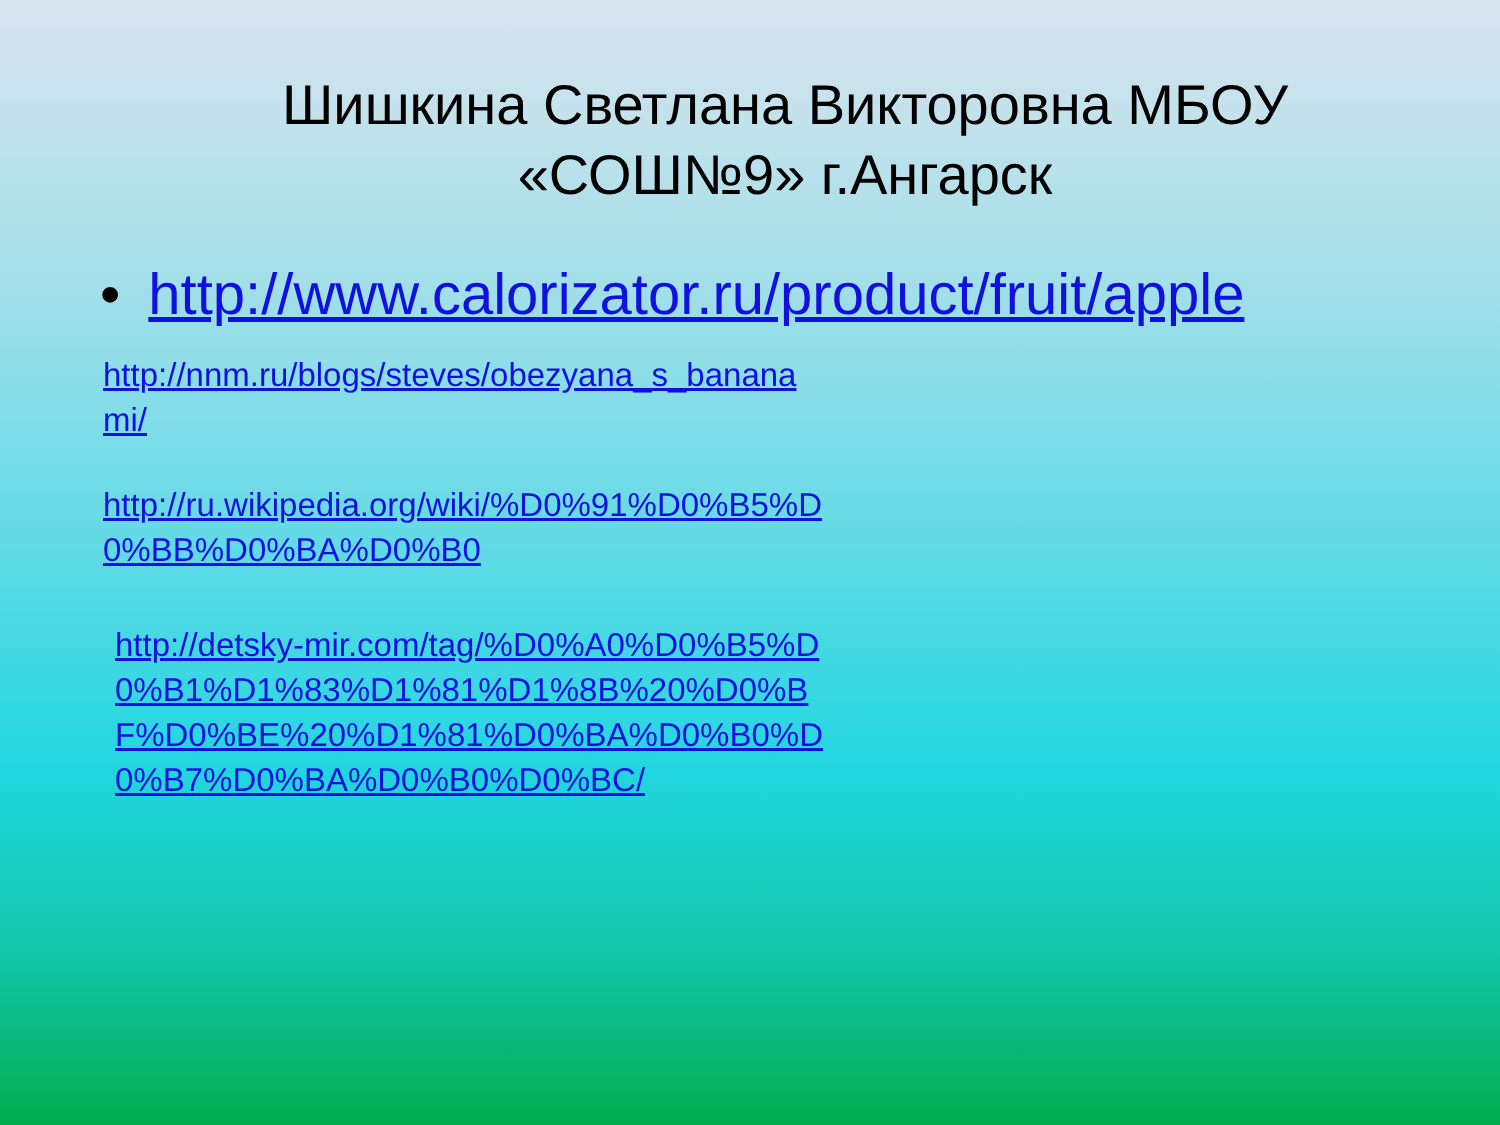Шишкина Светлана Викторовна МБОУ «СОШ№9» г.Ангарск
• http://www.calorizator.ru/product/fruit/apple
http://nnm.ru/blogs/steves/obezyana_s_bananami/
http://ru.wikipedia.org/wiki/%D0%91%D0%B5%D0%BB%D0%BA%D0%B0
http://detsky-mir.com/tag/%D0%A0%D0%B5%D0%B1%D1%83%D1%81%D1%8B%20%D0%BF%D0%BE%20%D1%81%D0%BA%D0%B0%D0%B7%D0%BA%D0%B0%D0%BC/